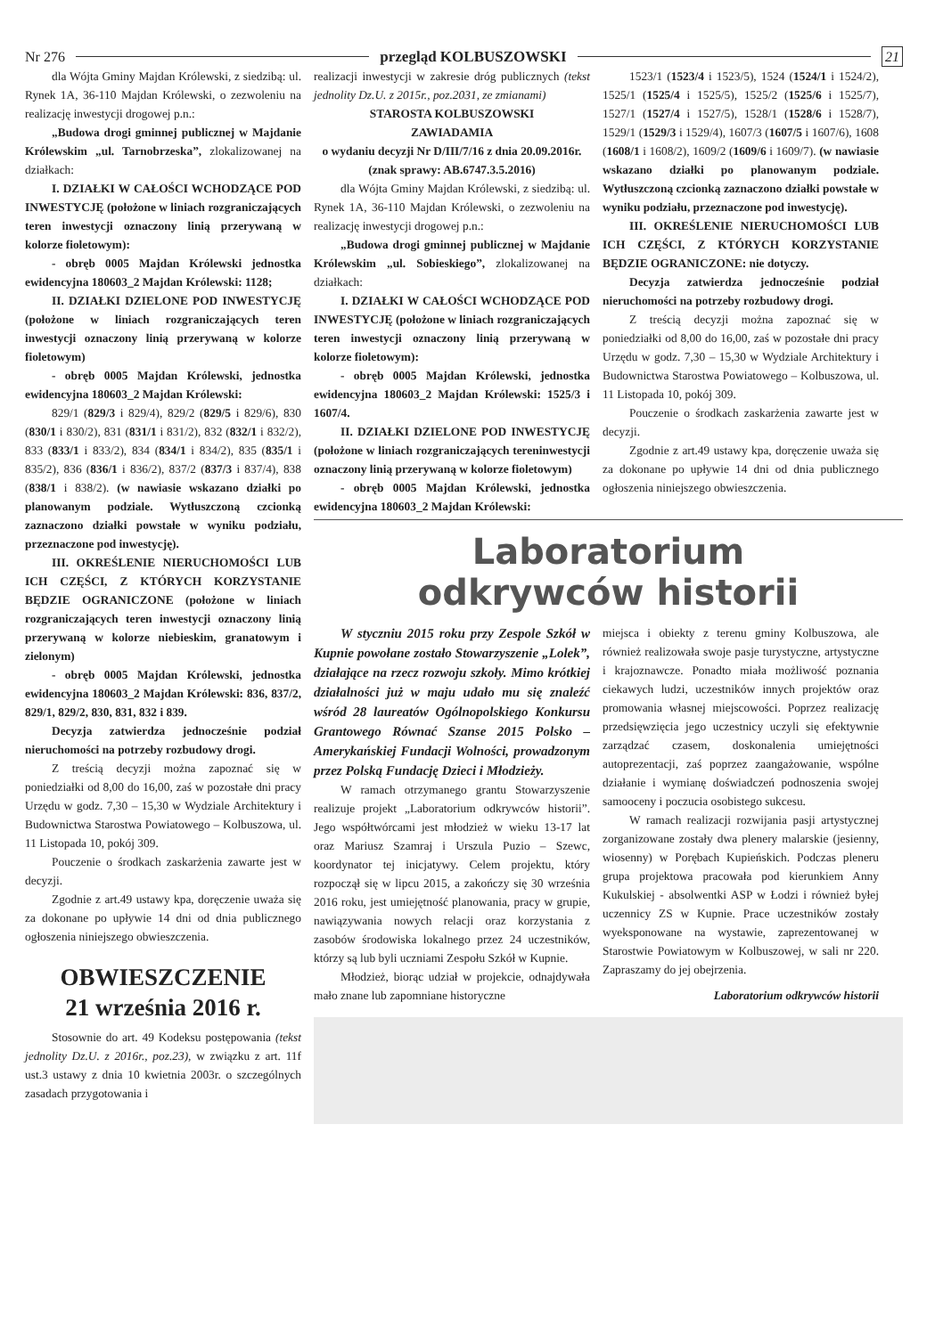Nr 276 przegląd KOLBUSZOWSKI 21
dla Wójta Gminy Majdan Królewski, z siedzibą: ul. Rynek 1A, 36-110 Majdan Królewski, o zezwoleniu na realizację inwestycji drogowej p.n.:
„Budowa drogi gminnej publicznej w Majdanie Królewskim „ul. Tarnobrzeska”, zlokalizowanej na działkach:
I. DZIAŁKI W CAŁOŚCI WCHODZĄCE POD INWESTYCJĘ (położone w liniach rozgraniczających teren inwestycji oznaczony linią przerywaną w kolorze fioletowym):
- obręb 0005 Majdan Królewski jednostka ewidencyjna 180603_2 Majdan Królewski: 1128;
II. DZIAŁKI DZIELONE POD INWESTYCJĘ (położone w liniach rozgraniczających teren inwestycji oznaczony linią przerywaną w kolorze fioletowym)
- obręb 0005 Majdan Królewski, jednostka ewidencyjna 180603_2 Majdan Królewski:
829/1 (829/3 i 829/4), 829/2 (829/5 i 829/6), 830 (830/1 i 830/2), 831 (831/1 i 831/2), 832 (832/1 i 832/2), 833 (833/1 i 833/2), 834 (834/1 i 834/2), 835 (835/1 i 835/2), 836 (836/1 i 836/2), 837/2 (837/3 i 837/4), 838 (838/1 i 838/2). (w nawiasie wskazano działki po planowanym podziale. Wytłuszczoną czcionką zaznaczono działki powstałe w wyniku podziału, przeznaczone pod inwestycję).
III. OKREŚLENIE NIERUCHOMOŚCI LUB ICH CZĘŚCI, Z KTÓRYCH KORZYSTANIE BĘDZIE OGRANICZONE (położone w liniach rozgraniczających teren inwestycji oznaczony linią przerywaną w kolorze niebieskim, granatowym i zielonym)
- obręb 0005 Majdan Królewski, jednostka ewidencyjna 180603_2 Majdan Królewski: 836, 837/2, 829/1, 829/2, 830, 831, 832 i 839.
Decyzja zatwierdza jednocześnie podział nieruchomości na potrzeby rozbudowy drogi.
Z treścią decyzji można zapoznać się w poniedziałki od 8,00 do 16,00, zaś w pozostałe dni pracy Urzędu w godz. 7,30 – 15,30 w Wydziale Architektury i Budownictwa Starostwa Powiatowego – Kolbuszowa, ul. 11 Listopada 10, pokój 309.
Pouczenie o środkach zaskarżenia zawarte jest w decyzji.
Zgodnie z art.49 ustawy kpa, doręczenie uważa się za dokonane po upływie 14 dni od dnia publicznego ogłoszenia niniejszego obwieszczenia.
OBWIESZCZENIE
21 września 2016 r.
Stosownie do art. 49 Kodeksu postępowania (tekst jednolity Dz.U. z 2016r., poz.23), w związku z art. 11f ust.3 ustawy z dnia 10 kwietnia 2003r. o szczególnych zasadach przygotowania i
realizacji inwestycji w zakresie dróg publicznych (tekst jednolity Dz.U. z 2015r., poz.2031, ze zmianami)
STAROSTA KOLBUSZOWSKI
ZAWIADAMIA
o wydaniu decyzji Nr D/III/7/16 z dnia 20.09.2016r.
(znak sprawy: AB.6747.3.5.2016)
dla Wójta Gminy Majdan Królewski, z siedzibą: ul. Rynek 1A, 36-110 Majdan Królewski, o zezwoleniu na realizację inwestycji drogowej p.n.:
„Budowa drogi gminnej publicznej w Majdanie Królewskim „ul. Sobieskiego”, zlokalizowanej na działkach:
I. DZIAŁKI W CAŁOŚCI WCHODZĄCE POD INWESTYCJĘ (położone w liniach rozgraniczających teren inwestycji oznaczony linią przerywaną w kolorze fioletowym):
- obręb 0005 Majdan Królewski, jednostka ewidencyjna 180603_2 Majdan Królewski: 1525/3 i 1607/4.
II. DZIAŁKI DZIELONE POD INWESTYCJĘ (położone w liniach rozgraniczających tereninwestycji oznaczony linią przerywaną w kolorze fioletowym)
- obręb 0005 Majdan Królewski, jednostka ewidencyjna 180603_2 Majdan Królewski:
1523/1 (1523/4 i 1523/5), 1524 (1524/1 i 1524/2), 1525/1 (1525/4 i 1525/5), 1525/2 (1525/6 i 1525/7), 1527/1 (1527/4 i 1527/5), 1528/1 (1528/6 i 1528/7), 1529/1 (1529/3 i 1529/4), 1607/3 (1607/5 i 1607/6), 1608 (1608/1 i 1608/2), 1609/2 (1609/6 i 1609/7). (w nawiasie wskazano działki po planowanym podziale. Wytłuszczoną czcionką zaznaczono działki powstałe w wyniku podziału, przeznaczone pod inwestycję).
III. OKREŚLENIE NIERUCHOMOŚCI LUB ICH CZĘŚCI, Z KTÓRYCH KORZYSTANIE BĘDZIE OGRANICZONE: nie dotyczy.
Decyzja zatwierdza jednocześnie podział nieruchomości na potrzeby rozbudowy drogi.
Z treścią decyzji można zapoznać się w poniedziałki od 8,00 do 16,00, zaś w pozostałe dni pracy Urzędu w godz. 7,30 – 15,30 w Wydziale Architektury i Budownictwa Starostwa Powiatowego – Kolbuszowa, ul. 11 Listopada 10, pokój 309.
Pouczenie o środkach zaskarżenia zawarte jest w decyzji.
Zgodnie z art.49 ustawy kpa, doręczenie uważa się za dokonane po upływie 14 dni od dnia publicznego ogłoszenia niniejszego obwieszczenia.
Laboratorium
odkrywców historii
W styczniu 2015 roku przy Zespole Szkół w Kupnie powołane zostało Stowarzyszenie „Lolek”, działające na rzecz rozwoju szkoły. Mimo krótkiej działalności już w maju udało mu się znaleźć wśród 28 laureatów Ogólnopolskiego Konkursu Grantowego Równać Szanse 2015 Polsko – Amerykańskiej Fundacji Wolności, prowadzonym przez Polską Fundację Dzieci i Młodzieży.
W ramach otrzymanego grantu Stowarzyszenie realizuje projekt „Laboratorium odkrywców historii”. Jego współtwórcami jest młodzież w wieku 13-17 lat oraz Mariusz Szamraj i Urszula Puzio – Szewc, koordynator tej inicjatywy. Celem projektu, który rozpoczął się w lipcu 2015, a zakończy się 30 września 2016 roku, jest umiejętność planowania, pracy w grupie, nawiązywania nowych relacji oraz korzystania z zasobów środowiska lokalnego przez 24 uczestników, którzy są lub byli uczniami Zespołu Szkół w Kupnie.
Młodzież, biorąc udział w projekcie, odnajdywała mało znane lub zapomniane historyczne
miejsca i obiekty z terenu gminy Kolbuszowa, ale również realizowała swoje pasje turystyczne, artystyczne i krajoznawcze. Ponadto miała możliwość poznania ciekawych ludzi, uczestników innych projektów oraz promowania własnej miejscowości. Poprzez realizację przedsięwzięcia jego uczestnicy uczyli się efektywnie zarządzać czasem, doskonalenia umiejętności autoprezentacji, zaś poprzez zaangażowanie, wspólne działanie i wymianę doświadczeń podnoszenia swojej samooceny i poczucia osobistego sukcesu.
W ramach realizacji rozwijania pasji artystycznej zorganizowane zostały dwa plenery malarskie (jesienny, wiosenny) w Porębach Kupieńskich. Podczas pleneru grupa projektowa pracowała pod kierunkiem Anny Kukulskiej - absolwentki ASP w Łodzi i również byłej uczennicy ZS w Kupnie. Prace uczestników zostały wyeksponowane na wystawie, zaprezentowanej w Starostwie Powiatowym w Kolbuszowej, w sali nr 220. Zapraszamy do jej obejrzenia.
Laboratorium odkrywców historii